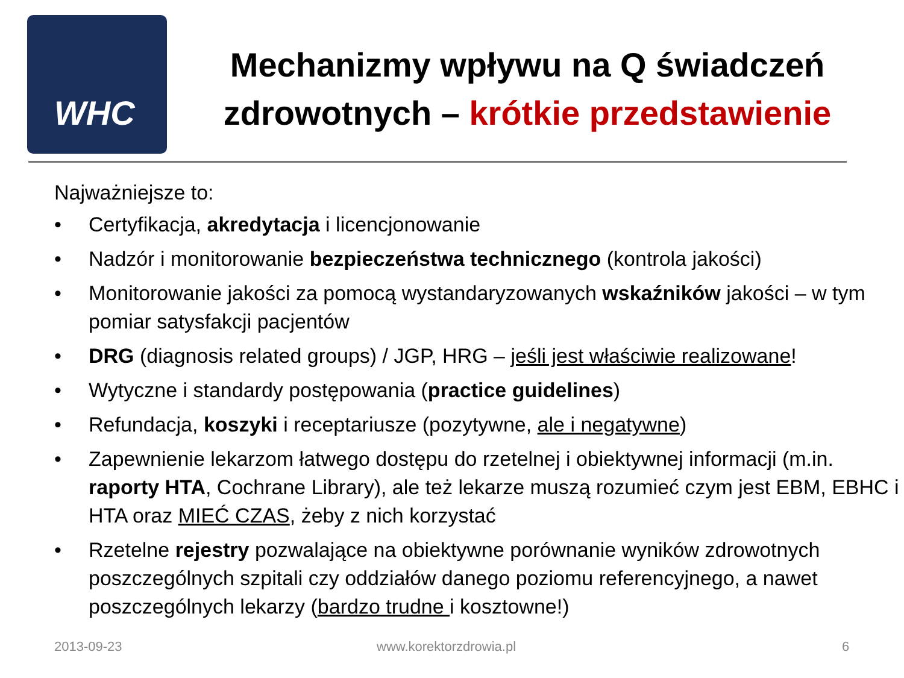WHC
Mechanizmy wpływu na Q świadczeń zdrowotnych – krótkie przedstawienie
Najważniejsze to:
• Certyfikacja, akredytacja i licencjonowanie
• Nadzór i monitorowanie bezpieczeństwa technicznego (kontrola jakości)
• Monitorowanie jakości za pomocą wystandaryzowanych wskaźników jakości – w tym pomiar satysfakcji pacjentów
• DRG (diagnosis related groups) / JGP, HRG – jeśli jest właściwie realizowane!
• Wytyczne i standardy postępowania (practice guidelines)
• Refundacja, koszyki i receptariusze (pozytywne, ale i negatywne)
• Zapewnienie lekarzom łatwego dostępu do rzetelnej i obiektywnej informacji (m.in. raporty HTA, Cochrane Library), ale też lekarze muszą rozumieć czym jest EBM, EBHC i HTA oraz MIEĆ CZAS, żeby z nich korzystać
• Rzetelne rejestry pozwalające na obiektywne porównanie wyników zdrowotnych poszczególnych szpitali czy oddziałów danego poziomu referencyjnego, a nawet poszczególnych lekarzy (bardzo trudne i kosztowne!)
2013-09-23 www.korektorzdrowia.pl 6